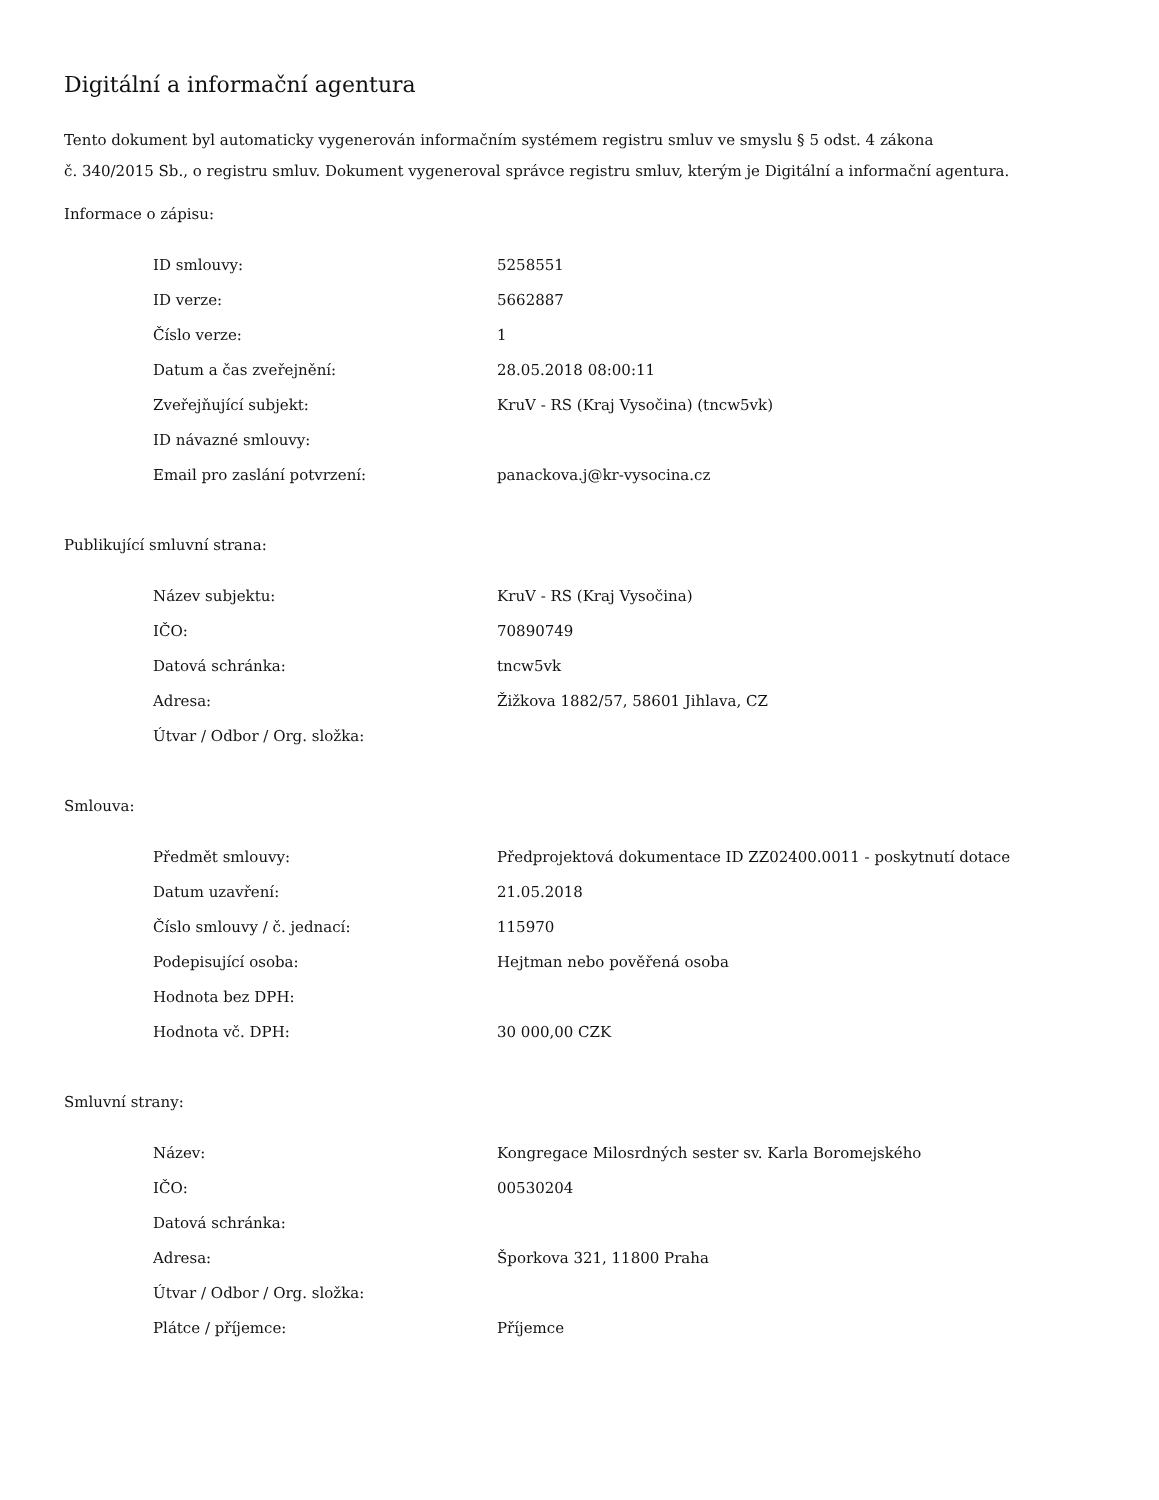Digitální a informační agentura
Tento dokument byl automaticky vygenerován informačním systémem registru smluv ve smyslu § 5 odst. 4 zákona
č. 340/2015 Sb., o registru smluv. Dokument vygeneroval správce registru smluv, kterým je Digitální a informační agentura.
Informace o zápisu:
| ID smlouvy: | 5258551 |
| ID verze: | 5662887 |
| Číslo verze: | 1 |
| Datum a čas zveřejnění: | 28.05.2018 08:00:11 |
| Zveřejňující subjekt: | KruV - RS (Kraj Vysočina) (tncw5vk) |
| ID návazné smlouvy: | |
| Email pro zaslání potvrzení: | panackova.j@kr-vysocina.cz |
Publikující smluvní strana:
| Název subjektu: | KruV - RS (Kraj Vysočina) |
| IČO: | 70890749 |
| Datová schránka: | tncw5vk |
| Adresa: | Žižkova 1882/57, 58601 Jihlava, CZ |
| Útvar / Odbor / Org. složka: | |
Smlouva:
| Předmět smlouvy: | Předprojektová dokumentace ID ZZ02400.0011 - poskytnutí dotace |
| Datum uzavření: | 21.05.2018 |
| Číslo smlouvy / č. jednací: | 115970 |
| Podepisující osoba: | Hejtman nebo pověřená osoba |
| Hodnota bez DPH: | |
| Hodnota vč. DPH: | 30 000,00 CZK |
Smluvní strany:
| Název: | Kongregace Milosrdných sester sv. Karla Boromejského |
| IČO: | 00530204 |
| Datová schránka: | |
| Adresa: | Šporkova 321, 11800 Praha |
| Útvar / Odbor / Org. složka: | |
| Plátce / příjemce: | Příjemce |